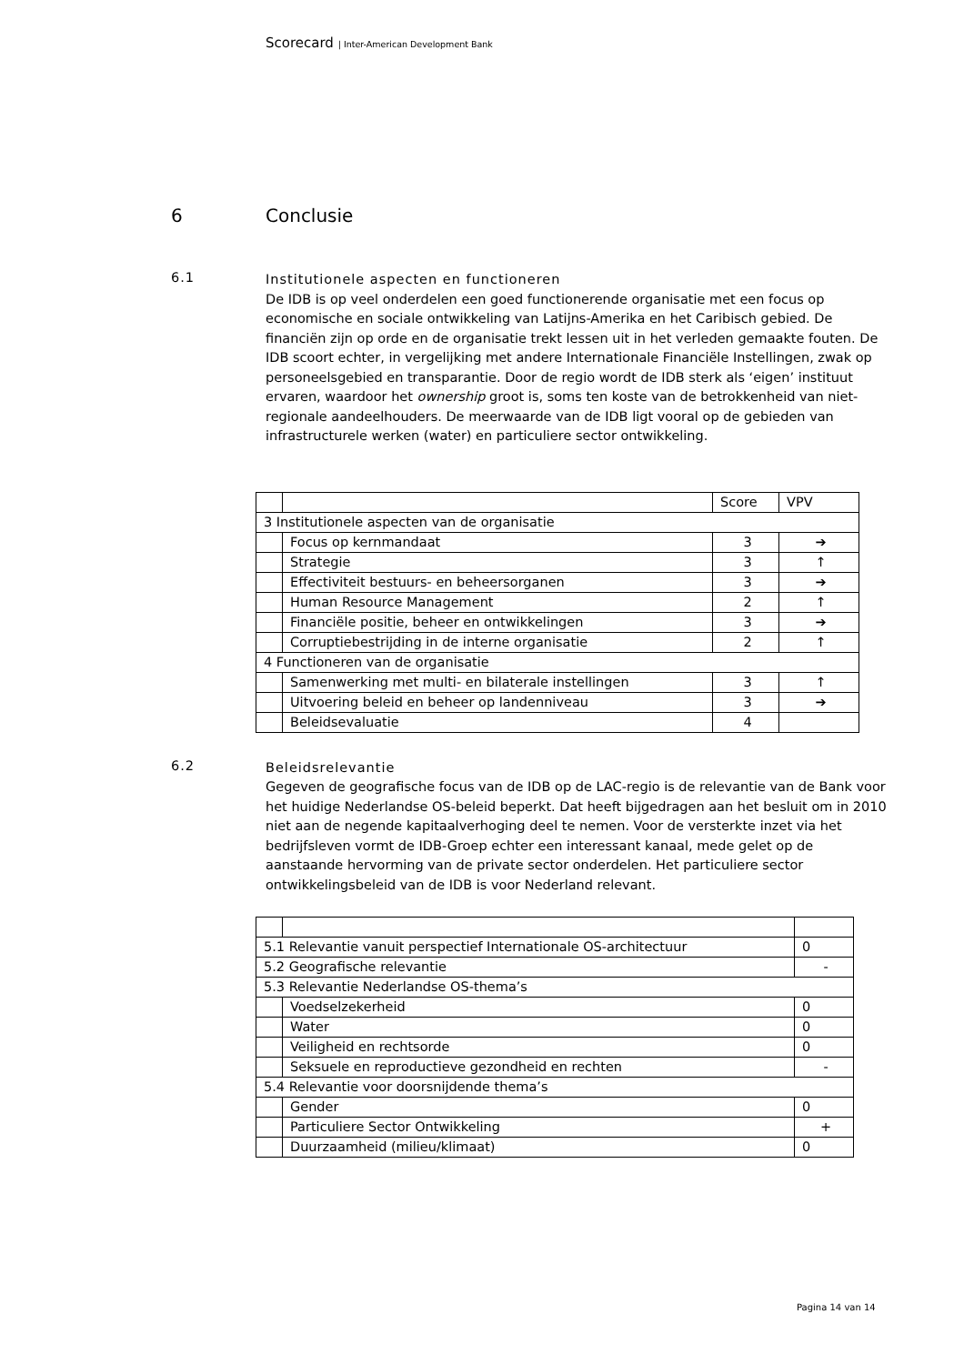Scorecard | Inter-American Development Bank
6 Conclusie
6.1
Institutionele aspecten en functioneren
De IDB is op veel onderdelen een goed functionerende organisatie met een focus op economische en sociale ontwikkeling van Latijns-Amerika en het Caribisch gebied. De financiën zijn op orde en de organisatie trekt lessen uit in het verleden gemaakte fouten. De IDB scoort echter, in vergelijking met andere Internationale Financiële Instellingen, zwak op personeelsgebied en transparantie. Door de regio wordt de IDB sterk als ‘eigen’ instituut ervaren, waardoor het ownership groot is, soms ten koste van de betrokkenheid van niet-regionale aandeelhouders. De meerwaarde van de IDB ligt vooral op de gebieden van infrastructurele werken (water) en particuliere sector ontwikkeling.
| | | Score | VPV |
| 3 Institutionele aspecten van de organisatie | | | |
| | Focus op kernmandaat | 3 | ➔ |
| | Strategie | 3 | ↑ |
| | Effectiviteit bestuurs- en beheersorganen | 3 | ➔ |
| | Human Resource Management | 2 | ↑ |
| | Financiële positie, beheer en ontwikkelingen | 3 | ➔ |
| | Corruptiebestrijding in de interne organisatie | 2 | ↑ |
| 4 Functioneren van de organisatie | | | |
| | Samenwerking met multi- en bilaterale instellingen | 3 | ↑ |
| | Uitvoering beleid en beheer op landenniveau | 3 | ➔ |
| | Beleidsevaluatie | 4 | |
6.2
Beleidsrelevantie
Gegeven de geografische focus van de IDB op de LAC-regio is de relevantie van de Bank voor het huidige Nederlandse OS-beleid beperkt. Dat heeft bijgedragen aan het besluit om in 2010 niet aan de negende kapitaalverhoging deel te nemen. Voor de versterkte inzet via het bedrijfsleven vormt de IDB-Groep echter een interessant kanaal, mede gelet op de aanstaande hervorming van de private sector onderdelen. Het particuliere sector ontwikkelingsbeleid van de IDB is voor Nederland relevant.
| 5.1 Relevantie vanuit perspectief Internationale OS-architectuur | | 0 |
| 5.2 Geografische relevantie | | - |
| 5.3 Relevantie Nederlandse OS-thema’s | | |
| | Voedselzekerheid | 0 |
| | Water | 0 |
| | Veiligheid en rechtsorde | 0 |
| | Seksuele en reproductieve gezondheid en rechten | - |
| 5.4 Relevantie voor doorsnijdende thema’s | | |
| | Gender | 0 |
| | Particuliere Sector Ontwikkeling | + |
| | Duurzaamheid (milieu/klimaat) | 0 |
Pagina 14 van 14